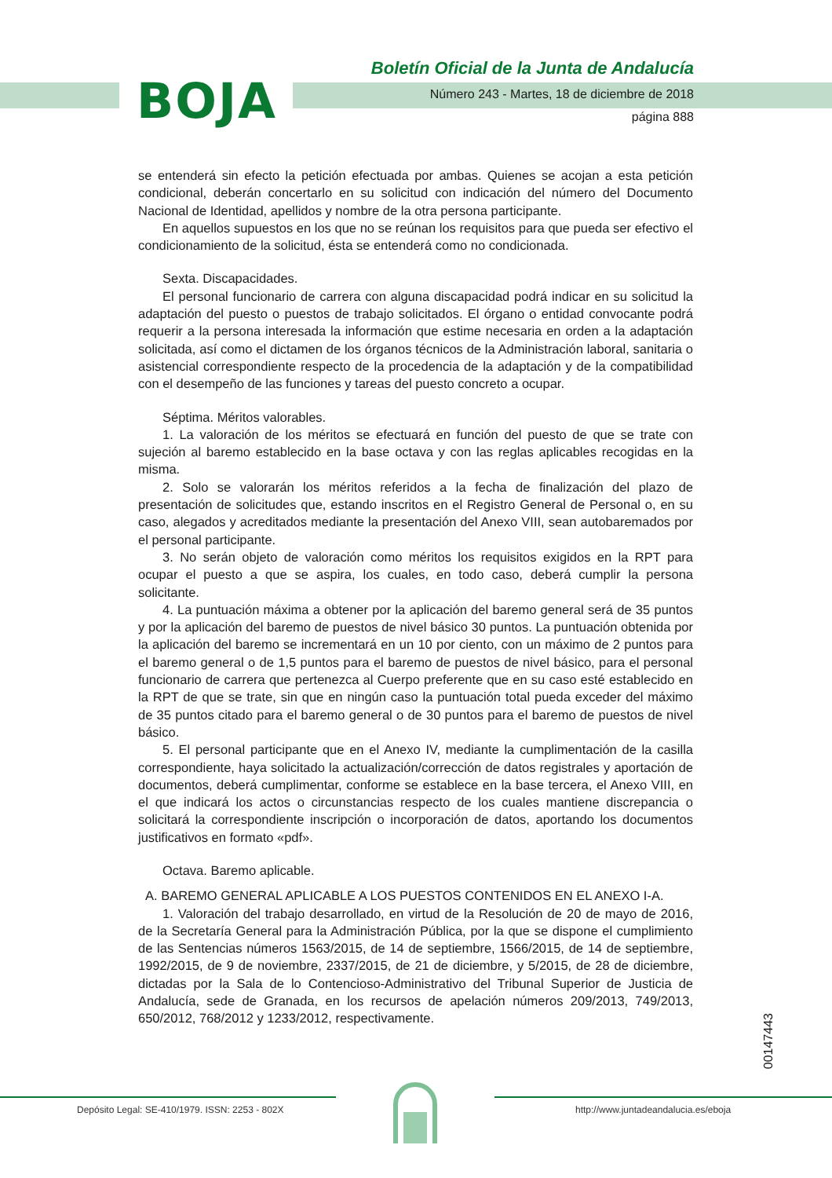BOJA
Boletín Oficial de la Junta de Andalucía
Número 243 - Martes, 18 de diciembre de 2018
página 888
se entenderá sin efecto la petición efectuada por ambas. Quienes se acojan a esta petición condicional, deberán concertarlo en su solicitud con indicación del número del Documento Nacional de Identidad, apellidos y nombre de la otra persona participante.
En aquellos supuestos en los que no se reúnan los requisitos para que pueda ser efectivo el condicionamiento de la solicitud, ésta se entenderá como no condicionada.
Sexta. Discapacidades.
El personal funcionario de carrera con alguna discapacidad podrá indicar en su solicitud la adaptación del puesto o puestos de trabajo solicitados. El órgano o entidad convocante podrá requerir a la persona interesada la información que estime necesaria en orden a la adaptación solicitada, así como el dictamen de los órganos técnicos de la Administración laboral, sanitaria o asistencial correspondiente respecto de la procedencia de la adaptación y de la compatibilidad con el desempeño de las funciones y tareas del puesto concreto a ocupar.
Séptima. Méritos valorables.
1. La valoración de los méritos se efectuará en función del puesto de que se trate con sujeción al baremo establecido en la base octava y con las reglas aplicables recogidas en la misma.
2. Solo se valorarán los méritos referidos a la fecha de finalización del plazo de presentación de solicitudes que, estando inscritos en el Registro General de Personal o, en su caso, alegados y acreditados mediante la presentación del Anexo VIII, sean autobaremados por el personal participante.
3. No serán objeto de valoración como méritos los requisitos exigidos en la RPT para ocupar el puesto a que se aspira, los cuales, en todo caso, deberá cumplir la persona solicitante.
4. La puntuación máxima a obtener por la aplicación del baremo general será de 35 puntos y por la aplicación del baremo de puestos de nivel básico 30 puntos. La puntuación obtenida por la aplicación del baremo se incrementará en un 10 por ciento, con un máximo de 2 puntos para el baremo general o de 1,5 puntos para el baremo de puestos de nivel básico, para el personal funcionario de carrera que pertenezca al Cuerpo preferente que en su caso esté establecido en la RPT de que se trate, sin que en ningún caso la puntuación total pueda exceder del máximo de 35 puntos citado para el baremo general o de 30 puntos para el baremo de puestos de nivel básico.
5. El personal participante que en el Anexo IV, mediante la cumplimentación de la casilla correspondiente, haya solicitado la actualización/corrección de datos registrales y aportación de documentos, deberá cumplimentar, conforme se establece en la base tercera, el Anexo VIII, en el que indicará los actos o circunstancias respecto de los cuales mantiene discrepancia o solicitará la correspondiente inscripción o incorporación de datos, aportando los documentos justificativos en formato «pdf».
Octava. Baremo aplicable.
A. BAREMO GENERAL APLICABLE A LOS PUESTOS CONTENIDOS EN EL ANEXO I-A.
1. Valoración del trabajo desarrollado, en virtud de la Resolución de 20 de mayo de 2016, de la Secretaría General para la Administración Pública, por la que se dispone el cumplimiento de las Sentencias números 1563/2015, de 14 de septiembre, 1566/2015, de 14 de septiembre, 1992/2015, de 9 de noviembre, 2337/2015, de 21 de diciembre, y 5/2015, de 28 de diciembre, dictadas por la Sala de lo Contencioso-Administrativo del Tribunal Superior de Justicia de Andalucía, sede de Granada, en los recursos de apelación números 209/2013, 749/2013, 650/2012, 768/2012 y 1233/2012, respectivamente.
00147443
Depósito Legal: SE-410/1979. ISSN: 2253 - 802X
http://www.juntadeandalucia.es/eboja